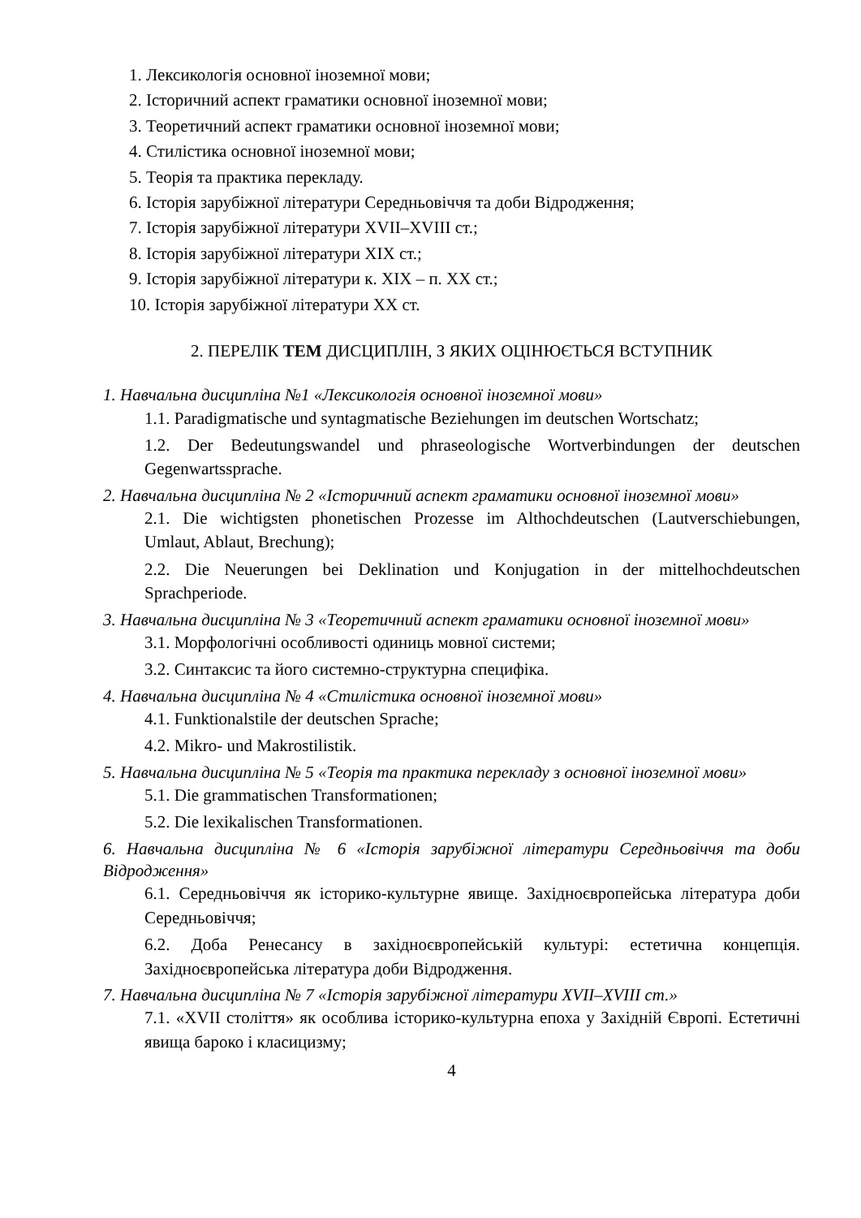1. Лексикологія основної іноземної мови;
2. Історичний аспект граматики основної іноземної мови;
3. Теоретичний аспект граматики основної іноземної мови;
4. Стилістика основної іноземної мови;
5. Теорія та практика перекладу.
6. Історія зарубіжної літератури Середньовіччя та доби Відродження;
7. Історія зарубіжної літератури XVII–XVIII ст.;
8. Історія зарубіжної літератури XIX ст.;
9. Історія зарубіжної літератури к. XIX – п. XX ст.;
10. Історія зарубіжної літератури XX ст.
2. ПЕРЕЛІК ТЕМ ДИСЦИПЛІН, З ЯКИХ ОЦІНЮЄТЬСЯ ВСТУПНИК
1. Навчальна дисципліна №1 «Лексикологія основної іноземної мови»
1.1. Paradigmatische und syntagmatische Beziehungen im deutschen Wortschatz;
1.2. Der Bedeutungswandel und phraseologische Wortverbindungen der deutschen Gegenwartssprache.
2. Навчальна дисципліна № 2 «Історичний аспект граматики основної іноземної мови»
2.1. Die wichtigsten phonetischen Prozesse im Althochdeutschen (Lautverschiebungen, Umlaut, Ablaut, Brechung);
2.2. Die Neuerungen bei Deklination und Konjugation in der mittelhochdeutschen Sprachperiode.
3. Навчальна дисципліна № 3 «Теоретичний аспект граматики основної іноземної мови»
3.1. Морфологічні особливості одиниць мовної системи;
3.2. Синтаксис та його системно-структурна специфіка.
4. Навчальна дисципліна № 4 «Стилістика основної іноземної мови»
4.1. Funktionalstile der deutschen Sprache;
4.2. Mikro- und Makrostilistik.
5. Навчальна дисципліна № 5 «Теорія та практика перекладу з основної іноземної мови»
5.1. Die grammatischen Transformationen;
5.2. Die lexikalischen Transformationen.
6. Навчальна дисципліна № 6 «Історія зарубіжної літератури Середньовіччя та доби Відродження»
6.1. Середньовіччя як історико-культурне явище. Західноєвропейська література доби Середньовіччя;
6.2. Доба Ренесансу в західноєвропейській культурі: естетична концепція. Західноєвропейська література доби Відродження.
7. Навчальна дисципліна № 7 «Історія зарубіжної літератури XVII–XVIII ст.»
7.1. «XVII століття» як особлива історико-культурна епоха у Західній Європі. Естетичні явища бароко і класицизму;
4